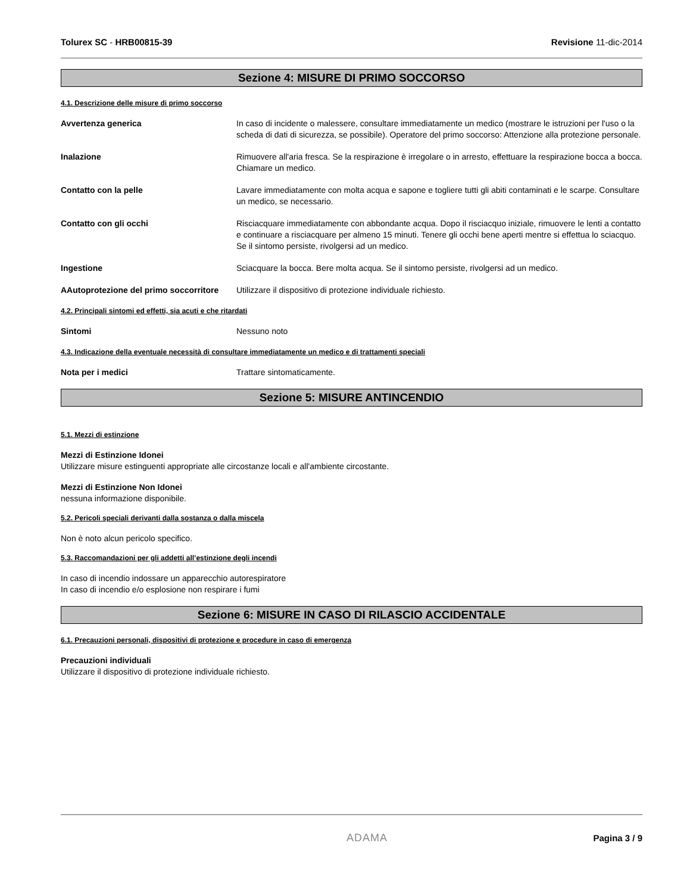Tolurex SC - HRB00815-39 Revisione 11-dic-2014
Sezione 4: MISURE DI PRIMO SOCCORSO
4.1. Descrizione delle misure di primo soccorso
Avvertenza generica In caso di incidente o malessere, consultare immediatamente un medico (mostrare le istruzioni per l'uso o la scheda di dati di sicurezza, se possibile). Operatore del primo soccorso: Attenzione alla protezione personale.
Inalazione Rimuovere all'aria fresca. Se la respirazione è irregolare o in arresto, effettuare la respirazione bocca a bocca. Chiamare un medico.
Contatto con la pelle Lavare immediatamente con molta acqua e sapone e togliere tutti gli abiti contaminati e le scarpe. Consultare un medico, se necessario.
Contatto con gli occhi Risciacquare immediatamente con abbondante acqua. Dopo il risciacquo iniziale, rimuovere le lenti a contatto e continuare a risciacquare per almeno 15 minuti. Tenere gli occhi bene aperti mentre si effettua lo sciacquo. Se il sintomo persiste, rivolgersi ad un medico.
Ingestione Sciacquare la bocca. Bere molta acqua. Se il sintomo persiste, rivolgersi ad un medico.
AAutoprotezione del primo soccorritore Utilizzare il dispositivo di protezione individuale richiesto.
4.2. Principali sintomi ed effetti, sia acuti e che ritardati
Sintomi Nessuno noto
4.3. Indicazione della eventuale necessità di consultare immediatamente un medico e di trattamenti speciali
Nota per i medici Trattare sintomaticamente.
Sezione 5: MISURE ANTINCENDIO
5.1. Mezzi di estinzione
Mezzi di Estinzione Idonei
Utilizzare misure estinguenti appropriate alle circostanze locali e all'ambiente circostante.
Mezzi di Estinzione Non Idonei
nessuna informazione disponibile.
5.2. Pericoli speciali derivanti dalla sostanza o dalla miscela
Non è noto alcun pericolo specifico.
5.3. Raccomandazioni per gli addetti all’estinzione degli incendi
In caso di incendio indossare un apparecchio autorespiratore
In caso di incendio e/o esplosione non respirare i fumi
Sezione 6: MISURE IN CASO DI RILASCIO ACCIDENTALE
6.1. Precauzioni personali, dispositivi di protezione e procedure in caso di emergenza
Precauzioni individuali
Utilizzare il dispositivo di protezione individuale richiesto.
ADAMA Pagina 3 / 9